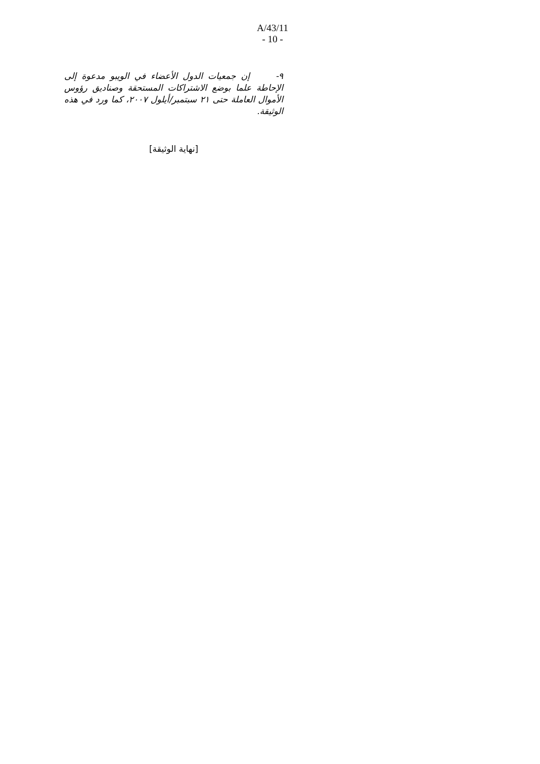A/43/11
- 10 -
٩- إن جمعيات الدول الأعضاء في الويبو مدعوة إلى الإحاطة علما بوضع الاشتراكات المستحقة وصناديق رؤوس الأموال العاملة حتى ٢١ سبتمبر/أيلول ٢٠٠٧، كما ورد في هذه الوثيقة.
[نهاية الوثيقة]